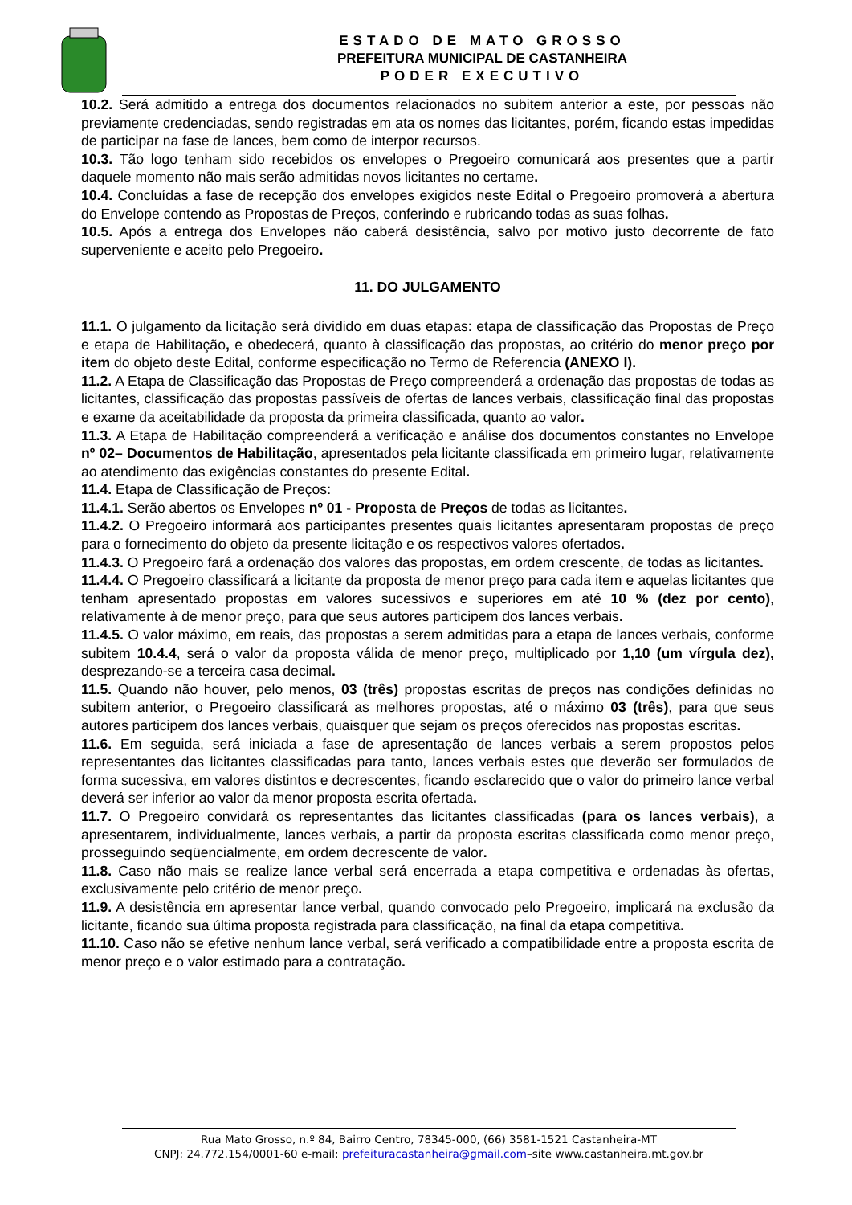ESTADO DE MATO GROSSO
PREFEITURA MUNICIPAL DE CASTANHEIRA
PODER EXECUTIVO
10.2. Será admitido a entrega dos documentos relacionados no subitem anterior a este, por pessoas não previamente credenciadas, sendo registradas em ata os nomes das licitantes, porém, ficando estas impedidas de participar na fase de lances, bem como de interpor recursos.
10.3. Tão logo tenham sido recebidos os envelopes o Pregoeiro comunicará aos presentes que a partir daquele momento não mais serão admitidas novos licitantes no certame.
10.4. Concluídas a fase de recepção dos envelopes exigidos neste Edital o Pregoeiro promoverá a abertura do Envelope contendo as Propostas de Preços, conferindo e rubricando todas as suas folhas.
10.5. Após a entrega dos Envelopes não caberá desistência, salvo por motivo justo decorrente de fato superveniente e aceito pelo Pregoeiro.
11. DO JULGAMENTO
11.1. O julgamento da licitação será dividido em duas etapas: etapa de classificação das Propostas de Preço e etapa de Habilitação, e obedecerá, quanto à classificação das propostas, ao critério do menor preço por item do objeto deste Edital, conforme especificação no Termo de Referencia (ANEXO I).
11.2. A Etapa de Classificação das Propostas de Preço compreenderá a ordenação das propostas de todas as licitantes, classificação das propostas passíveis de ofertas de lances verbais, classificação final das propostas e exame da aceitabilidade da proposta da primeira classificada, quanto ao valor.
11.3. A Etapa de Habilitação compreenderá a verificação e análise dos documentos constantes no Envelope nº 02– Documentos de Habilitação, apresentados pela licitante classificada em primeiro lugar, relativamente ao atendimento das exigências constantes do presente Edital.
11.4. Etapa de Classificação de Preços:
11.4.1. Serão abertos os Envelopes nº 01 - Proposta de Preços de todas as licitantes.
11.4.2. O Pregoeiro informará aos participantes presentes quais licitantes apresentaram propostas de preço para o fornecimento do objeto da presente licitação e os respectivos valores ofertados.
11.4.3. O Pregoeiro fará a ordenação dos valores das propostas, em ordem crescente, de todas as licitantes.
11.4.4. O Pregoeiro classificará a licitante da proposta de menor preço para cada item e aquelas licitantes que tenham apresentado propostas em valores sucessivos e superiores em até 10 % (dez por cento), relativamente à de menor preço, para que seus autores participem dos lances verbais.
11.4.5. O valor máximo, em reais, das propostas a serem admitidas para a etapa de lances verbais, conforme subitem 10.4.4, será o valor da proposta válida de menor preço, multiplicado por 1,10 (um vírgula dez), desprezando-se a terceira casa decimal.
11.5. Quando não houver, pelo menos, 03 (três) propostas escritas de preços nas condições definidas no subitem anterior, o Pregoeiro classificará as melhores propostas, até o máximo 03 (três), para que seus autores participem dos lances verbais, quaisquer que sejam os preços oferecidos nas propostas escritas.
11.6. Em seguida, será iniciada a fase de apresentação de lances verbais a serem propostos pelos representantes das licitantes classificadas para tanto, lances verbais estes que deverão ser formulados de forma sucessiva, em valores distintos e decrescentes, ficando esclarecido que o valor do primeiro lance verbal deverá ser inferior ao valor da menor proposta escrita ofertada.
11.7. O Pregoeiro convidará os representantes das licitantes classificadas (para os lances verbais), a apresentarem, individualmente, lances verbais, a partir da proposta escritas classificada como menor preço, prosseguindo seqüencialmente, em ordem decrescente de valor.
11.8. Caso não mais se realize lance verbal será encerrada a etapa competitiva e ordenadas às ofertas, exclusivamente pelo critério de menor preço.
11.9. A desistência em apresentar lance verbal, quando convocado pelo Pregoeiro, implicará na exclusão da licitante, ficando sua última proposta registrada para classificação, na final da etapa competitiva.
11.10. Caso não se efetive nenhum lance verbal, será verificado a compatibilidade entre a proposta escrita de menor preço e o valor estimado para a contratação.
Rua Mato Grosso, n.º 84, Bairro Centro, 78345-000, (66) 3581-1521 Castanheira-MT
CNPJ: 24.772.154/0001-60 e-mail: prefeituracastanheira@gmail.com–site www.castanheira.mt.gov.br